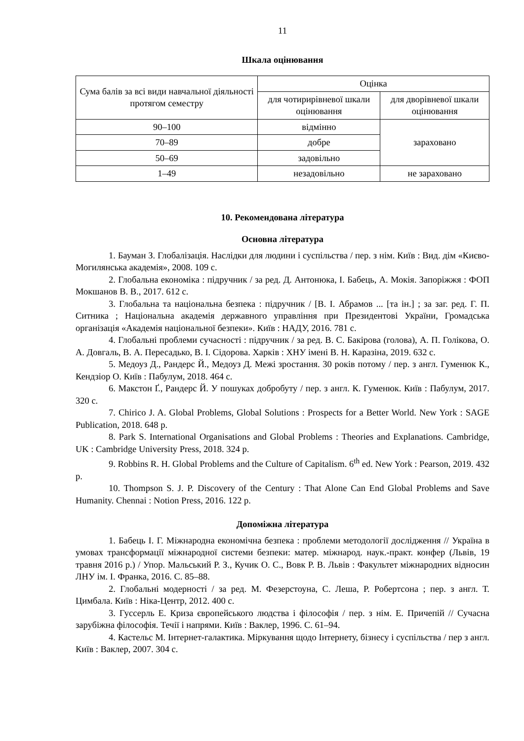11
Шкала оцінювання
| Сума балів за всі види навчальної діяльності протягом семестру | Оцінка | |
| --- | --- | --- |
| | для чотирирівневої шкали оцінювання | для дворівневої шкали оцінювання |
| 90–100 | відмінно | зараховано |
| 70–89 | добре | |
| 50–69 | задовільно | |
| 1–49 | незадовільно | не зараховано |
10. Рекомендована література
Основна література
1. Бауман З. Глобалізація. Наслідки для людини і суспільства / пер. з нім. Київ : Вид. дім «Києво-Могилянська академія», 2008. 109 с.
2. Глобальна економіка : підручник / за ред. Д. Антонюка, І. Бабець, А. Мокія. Запоріжжя : ФОП Мокшанов В. В., 2017. 612 с.
3. Глобальна та національна безпека : підручник / [В. І. Абрамов ... [та ін.] ; за заг. ред. Г. П. Ситника ; Національна академія державного управління при Президентові України, Громадська організація «Академія національної безпеки». Київ : НАДУ, 2016. 781 с.
4. Глобальні проблеми сучасності : підручник / за ред. В. С. Бакірова (голова), А. П. Голікова, О. А. Довгаль, В. А. Пересадько, В. І. Сідорова. Харків : ХНУ імені В. Н. Каразіна, 2019. 632 с.
5. Медоуз Д., Рандерс Й., Медоуз Д. Межі зростання. 30 років потому / пер. з англ. Гуменюк К., Кендзіор О. Київ : Пабулум, 2018. 464 с.
6. Макстон Ґ., Рандерс Й. У пошуках добробуту / пер. з англ. К. Гуменюк. Київ : Пабулум, 2017. 320 с.
7. Chirico J. A. Global Problems, Global Solutions : Prospects for a Better World. New York : SAGE Publication, 2018. 648 p.
8. Park S. International Organisations and Global Problems : Theories and Explanations. Cambridge, UK : Cambridge University Press, 2018. 324 p.
9. Robbins R. H. Global Problems and the Culture of Capitalism. 6<sup>th</sup> ed. New York : Pearson, 2019. 432 p.
10. Thompson S. J. P. Discovery of the Century : That Alone Can End Global Problems and Save Humanity. Chennai : Notion Press, 2016. 122 p.
Допоміжна література
1. Бабець І. Г. Міжнародна економічна безпека : проблеми методології дослідження // Україна в умовах трансформації міжнародної системи безпеки: матер. міжнарод. наук.-практ. конфер (Львів, 19 травня 2016 р.) / Упор. Мальський Р. З., Кучик О. С., Вовк Р. В. Львів : Факультет міжнародних відносин ЛНУ ім. І. Франка, 2016. С. 85–88.
2. Глобальні модерності / за ред. М. Фезерстоуна, С. Леша, Р. Робертсона ; пер. з англ. Т. Цимбала. Київ : Ніка-Центр, 2012. 400 с.
3. Гуссерль Е. Криза європейського людства і філософія / пер. з нім. Е. Причепій // Сучасна зарубіжна філософія. Течії і напрями. Київ : Ваклер, 1996. С. 61–94.
4. Кастельс М. Інтернет-галактика. Міркування щодо Інтернету, бізнесу і суспільства / пер з англ. Київ : Ваклер, 2007. 304 с.